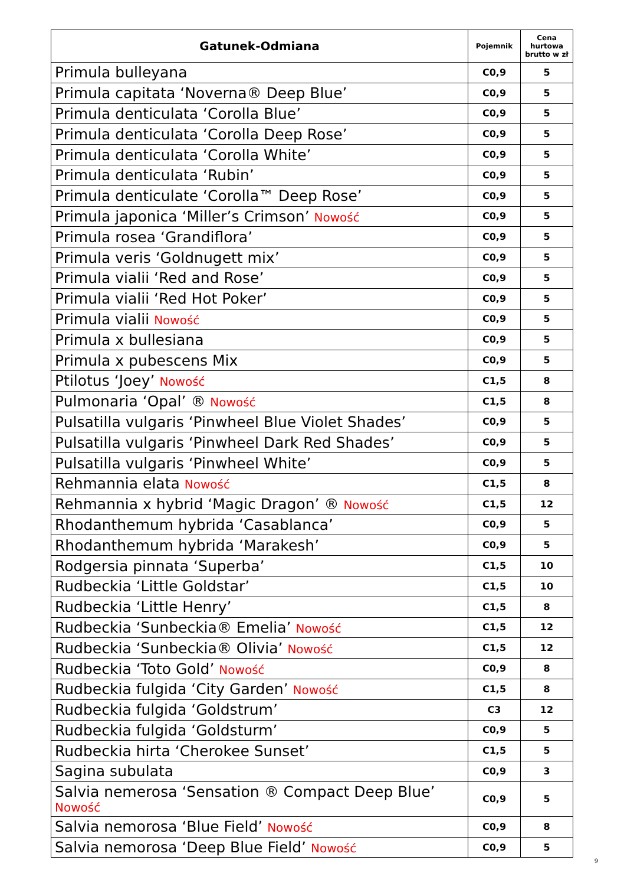| Gatunek-Odmiana | Pojemnik | Cena hurtowa brutto w zł |
| --- | --- | --- |
| Primula bulleyana | C0,9 | 5 |
| Primula capitata ‘Noverna® Deep Blue’ | C0,9 | 5 |
| Primula denticulata ‘Corolla Blue’ | C0,9 | 5 |
| Primula denticulata ‘Corolla Deep Rose’ | C0,9 | 5 |
| Primula denticulata ‘Corolla White’ | C0,9 | 5 |
| Primula denticulata ‘Rubin’ | C0,9 | 5 |
| Primula denticulate ‘Corolla™ Deep Rose’ | C0,9 | 5 |
| Primula japonica ‘Miller’s Crimson’ Nowość | C0,9 | 5 |
| Primula rosea ‘Grandiflora’ | C0,9 | 5 |
| Primula veris ‘Goldnugett mix’ | C0,9 | 5 |
| Primula vialii ‘Red and Rose’ | C0,9 | 5 |
| Primula vialii ‘Red Hot Poker’ | C0,9 | 5 |
| Primula vialii Nowość | C0,9 | 5 |
| Primula x bullesiana | C0,9 | 5 |
| Primula x pubescens Mix | C0,9 | 5 |
| Ptilotus ‘Joey’ Nowość | C1,5 | 8 |
| Pulmonaria ‘Opal’ ® Nowość | C1,5 | 8 |
| Pulsatilla vulgaris ‘Pinwheel Blue Violet Shades’ | C0,9 | 5 |
| Pulsatilla vulgaris ‘Pinwheel Dark Red Shades’ | C0,9 | 5 |
| Pulsatilla vulgaris ‘Pinwheel White’ | C0,9 | 5 |
| Rehmannia elata Nowość | C1,5 | 8 |
| Rehmannia x hybrid ‘Magic Dragon’ ® Nowość | C1,5 | 12 |
| Rhodanthemum hybrida ‘Casablanca’ | C0,9 | 5 |
| Rhodanthemum hybrida ‘Marakesh’ | C0,9 | 5 |
| Rodgersia pinnata ‘Superba’ | C1,5 | 10 |
| Rudbeckia ‘Little Goldstar’ | C1,5 | 10 |
| Rudbeckia ‘Little Henry’ | C1,5 | 8 |
| Rudbeckia ‘Sunbeckia® Emelia’ Nowość | C1,5 | 12 |
| Rudbeckia ‘Sunbeckia® Olivia’ Nowość | C1,5 | 12 |
| Rudbeckia ‘Toto Gold’ Nowość | C0,9 | 8 |
| Rudbeckia fulgida ‘City Garden’ Nowość | C1,5 | 8 |
| Rudbeckia fulgida ‘Goldstrum’ | C3 | 12 |
| Rudbeckia fulgida ‘Goldsturm’ | C0,9 | 5 |
| Rudbeckia hirta ‘Cherokee Sunset’ | C1,5 | 5 |
| Sagina subulata | C0,9 | 3 |
| Salvia nemerosa ‘Sensation ® Compact Deep Blue’ Nowość | C0,9 | 5 |
| Salvia nemorosa ‘Blue Field’ Nowość | C0,9 | 8 |
| Salvia nemorosa ‘Deep Blue Field’ Nowość | C0,9 | 5 |
9